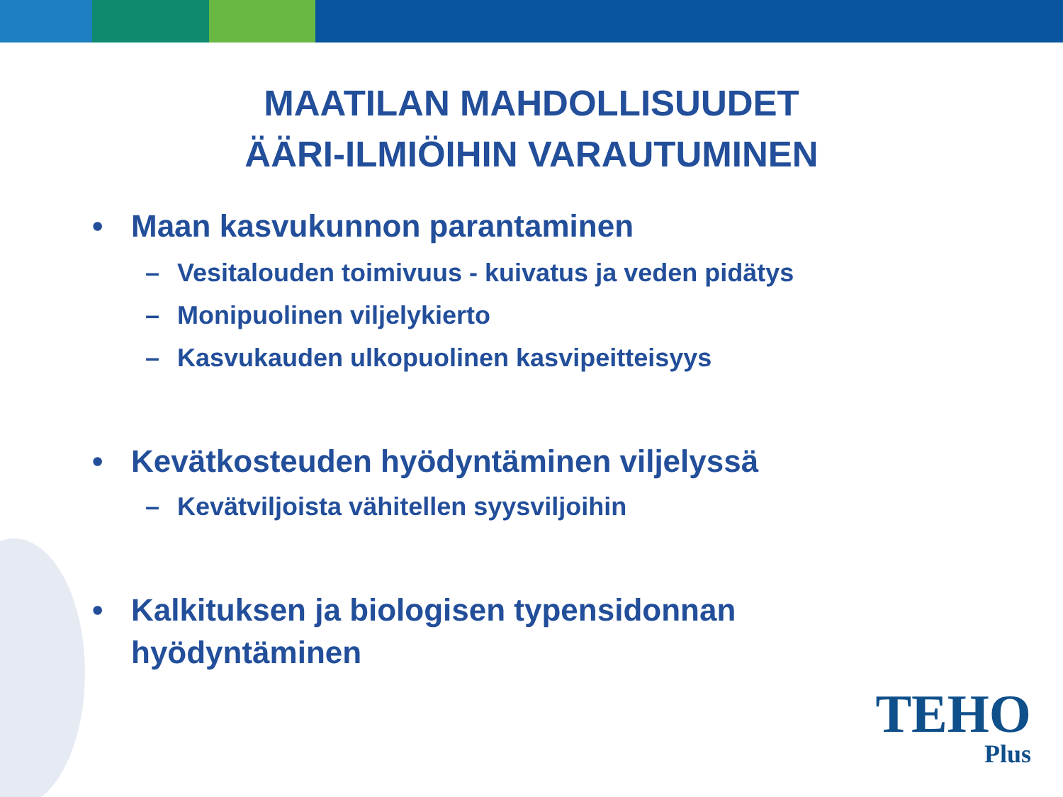MAATILAN MAHDOLLISUUDET
ÄÄRI-ILMIÖIHIN VARAUTUMINEN
• Maan kasvukunnon parantaminen
– Vesitalouden toimivuus - kuivatus ja veden pidätys
– Monipuolinen viljelykierto
– Kasvukauden ulkopuolinen kasvipeitteisyys
• Kevätkosteuden hyödyntäminen viljelyssä
– Kevätviljoista vähitellen syysviljoihin
• Kalkituksen ja biologisen typensidonnan
hyödyntäminen
TEHO
Plus